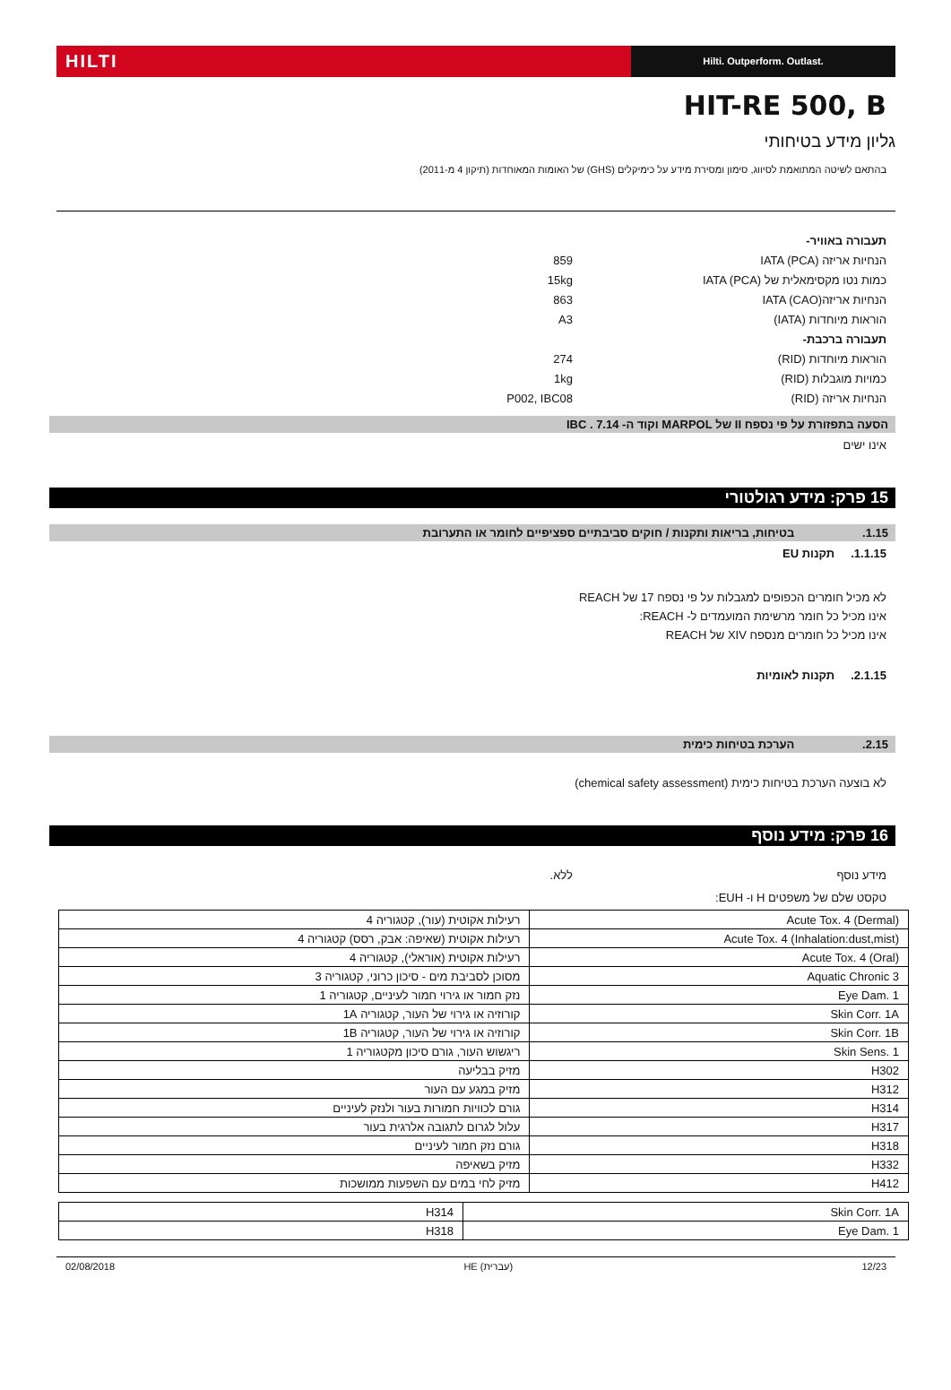HILTI
Hilti. Outperform. Outlast.
HIT-RE 500, B
גליון מידע בטיחותי
בהתאם לשיטה המתואמת לסיווג, סימון ומסירת מידע על כימיקלים (GHS) של האומות המאוחדות (תיקון 4 מ-2011)
תעבורה באוויר-
הנחיות אריזה IATA (PCA) 859
כמות נטו מקסימאלית של IATA (PCA) 15kg
הנחיות אריזהIATA (CAO) 863
הוראות מיוחדות (IATA) A3
תעבורה ברכבת-
הוראות מיוחדות (RID) 274
כמויות מוגבלות (RID) 1kg
הנחיות אריזה (RID) P002, IBC08
הסעה בתפזורת על פי נספח II של MARPOL וקוד ה- IBC . 7.14
אינו ישים
15 פרק: מידע רגולטורי
1.15. בטיחות, בריאות ותקנות / חוקים סביבתיים ספציפיים לחומר או התערובת
1.1.15. תקנות EU
לא מכיל חומרים הכפופים למגבלות על פי נספח 17 של REACH
אינו מכיל כל חומר מרשימת המועמדים ל- REACH:
אינו מכיל כל חומרים מנספח XIV של REACH
2.1.15. תקנות לאומיות
2.15. הערכת בטיחות כימית
לא בוצעה הערכת בטיחות כימית (chemical safety assessment)
16 פרק: מידע נוסף
מידע נוסף ללא.
טקסט שלם של משפטים H ו- EUH:
| Acute Tox. 4 (Dermal) | רעילות אקוטית (עור), קטגוריה 4 |
| Acute Tox. 4 (Inhalation:dust,mist) | רעילות אקוטית (שאיפה: אבק, רסס) קטגוריה 4 |
| Acute Tox. 4 (Oral) | רעילות אקוטית (אוראלי), קטגוריה 4 |
| Aquatic Chronic 3 | מסוכן לסביבת מים - סיכון כרוני, קטגוריה 3 |
| Eye Dam. 1 | נזק חמור או גירוי חמור לעיניים, קטגוריה 1 |
| Skin Corr. 1A | קורוזיה או גירוי של העור, קטגוריה 1A |
| Skin Corr. 1B | קורוזיה או גירוי של העור, קטגוריה 1B |
| Skin Sens. 1 | ריגשוש העור, גורם סיכון מקטגוריה 1 |
| H302 | מזיק בבליעה |
| H312 | מזיק במגע עם העור |
| H314 | גורם לכוויות חמורות בעור ולנזק לעיניים |
| H317 | עלול לגרום לתגובה אלרגית בעור |
| H318 | גורם נזק חמור לעיניים |
| H332 | מזיק בשאיפה |
| H412 | מזיק לחי במים עם השפעות ממושכות |
| Skin Corr. 1A | H314 |
| Eye Dam. 1 | H318 |
02/08/2018 HE (עברית) 12/23